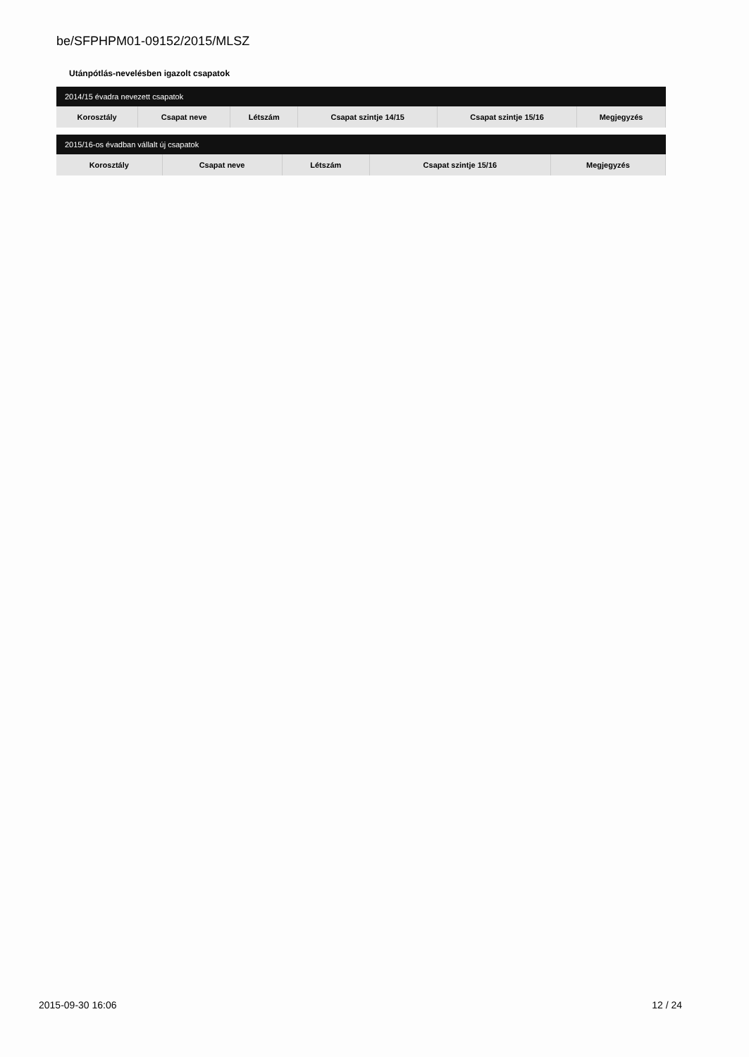be/SFPHPM01-09152/2015/MLSZ
Utánpótlás-nevelésben igazolt csapatok
| 2014/15 évadra nevezett csapatok | | | | | |
| --- | --- | --- | --- | --- | --- |
| Korosztály | Csapat neve | Létszám | Csapat szintje 14/15 | Csapat szintje 15/16 | Megjegyzés |
| 2015/16-os évadban vállalt új csapatok | | | | |
| --- | --- | --- | --- | --- |
| Korosztály | Csapat neve | Létszám | Csapat szintje 15/16 | Megjegyzés |
2015-09-30 16:06 12 / 24